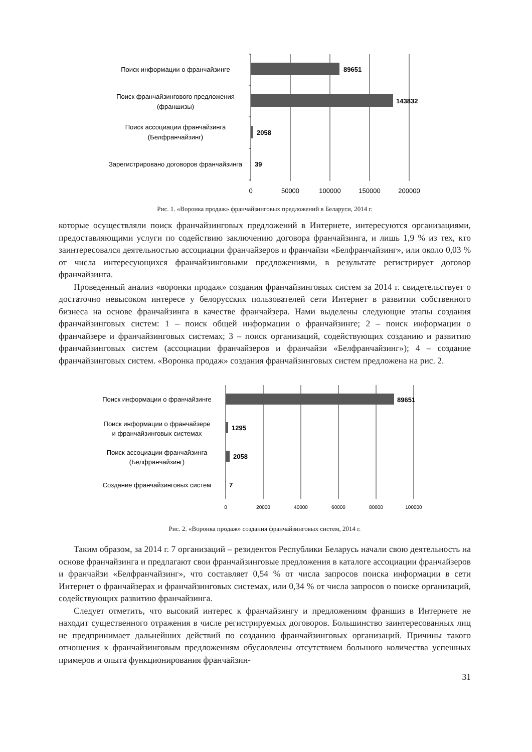89651
143832
2058
39
Поиск информации о франчайзинге
Поиск франчайзингового предложения
(франшизы)
Поиск ассоциации франчайзинга
(Белфранчайзинг)
Зарегистрировано договоров франчайзинга
0
50000
100000
150000
200000
Рис. 1. «Воронка продаж» франчайзинговых предложений в Беларуси, 2014 г.
которые осуществляли поиск франчайзинговых предложений в Интернете, интересуются организациями, предоставляющими услуги по содействию заключению договора франчайзинга, и лишь 1,9 % из тех, кто заинтересовался деятельностью ассоциации франчайзеров и франчайзи «Белфранчайзинг», или около 0,03 % от числа интересующихся франчайзинговыми предложениями, в результате регистрирует договор франчайзинга.
Проведенный анализ «воронки продаж» создания франчайзинговых систем за 2014 г. свидетельствует о достаточно невысоком интересе у белорусских пользователей сети Интернет в развитии собственного бизнеса на основе франчайзинга в качестве франчайзера. Нами выделены следующие этапы создания франчайзинговых систем: 1 – поиск общей информации о франчайзинге; 2 – поиск информации о франчайзере и франчайзинговых системах; 3 – поиск организаций, содействующих созданию и развитию франчайзинговых систем (ассоциации франчайзеров и франчайзи «Белфранчайзинг»); 4 – создание франчайзинговых систем. «Воронка продаж» создания франчайзинговых систем предложена на рис. 2.
89651
1295
2058
7
Поиск информации о франчайзинге
Поиск информации о франчайзере
и франчайзинговых системах
Поиск ассоциации франчайзинга
(Белфранчайзинг)
Создание франчайзинговых систем
0
20000
40000
60000
80000
100000
Рис. 2. «Воронка продаж» создания франчайзинговых систем, 2014 г.
Таким образом, за 2014 г. 7 организаций – резидентов Республики Беларусь начали свою деятельность на основе франчайзинга и предлагают свои франчайзинговые предложения в каталоге ассоциации франчайзеров и франчайзи «Белфранчайзинг», что составляет 0,54 % от числа запросов поиска информации в сети Интернет о франчайзерах и франчайзинговых системах, или 0,34 % от числа запросов о поиске организаций, содействующих развитию франчайзинга.
Следует отметить, что высокий интерес к франчайзингу и предложениям франшиз в Интернете не находит существенного отражения в числе регистрируемых договоров. Большинство заинтересованных лиц не предпринимает дальнейших действий по созданию франчайзинговых организаций. Причины такого отношения к франчайзинговым предложениям обусловлены отсутствием большого количества успешных примеров и опыта функционирования франчайзин-
31